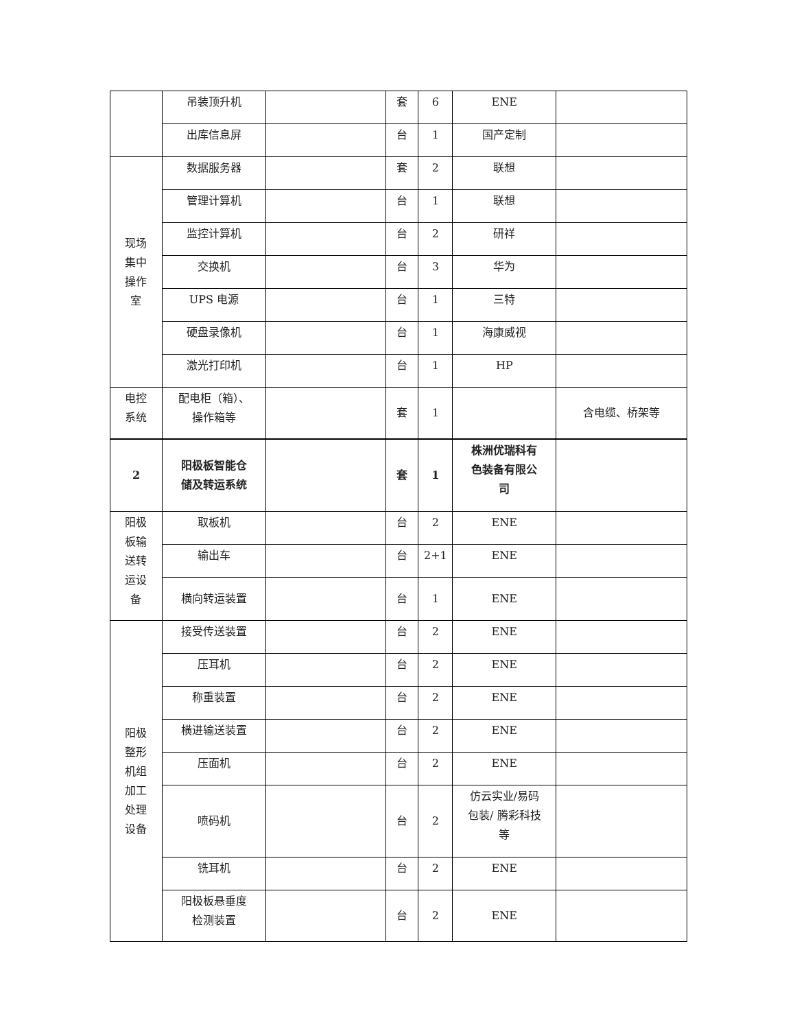| | 吊装顶升机 | | 套 | 6 | ENE | |
| | 出库信息屏 | | 台 | 1 | 国产定制 | |
| 现场 集中 操作 室 | 数据服务器 | | 套 | 2 | 联想 | |
| | 管理计算机 | | 台 | 1 | 联想 | |
| | 监控计算机 | | 台 | 2 | 研祥 | |
| | 交换机 | | 台 | 3 | 华为 | |
| | UPS 电源 | | 台 | 1 | 三特 | |
| | 硬盘录像机 | | 台 | 1 | 海康威视 | |
| | 激光打印机 | | 台 | 1 | HP | |
| 电控 系统 | 配电柜（箱）、 操作箱等 | | 套 | 1 | | 含电缆、桥架等 |
| 2 | 阳极板智能仓 储及转运系统 | | 套 | 1 | 株洲优瑞科有 色装备有限公 司 | |
| 阳极 板输 送转 运设 备 | 取板机 | | 台 | 2 | ENE | |
| | 输出车 | | 台 | 2+1 | ENE | |
| | 横向转运装置 | | 台 | 1 | ENE | |
| 阳极 整形 机组 加工 处理 设备 | 接受传送装置 | | 台 | 2 | ENE | |
| | 压耳机 | | 台 | 2 | ENE | |
| | 称重装置 | | 台 | 2 | ENE | |
| | 横进输送装置 | | 台 | 2 | ENE | |
| | 压面机 | | 台 | 2 | ENE | |
| | 喷码机 | | 台 | 2 | 仿云实业/易码 包装/ 腾彩科技 等 | |
| | 铣耳机 | | 台 | 2 | ENE | |
| | 阳极板悬垂度 检测装置 | | 台 | 2 | ENE | |